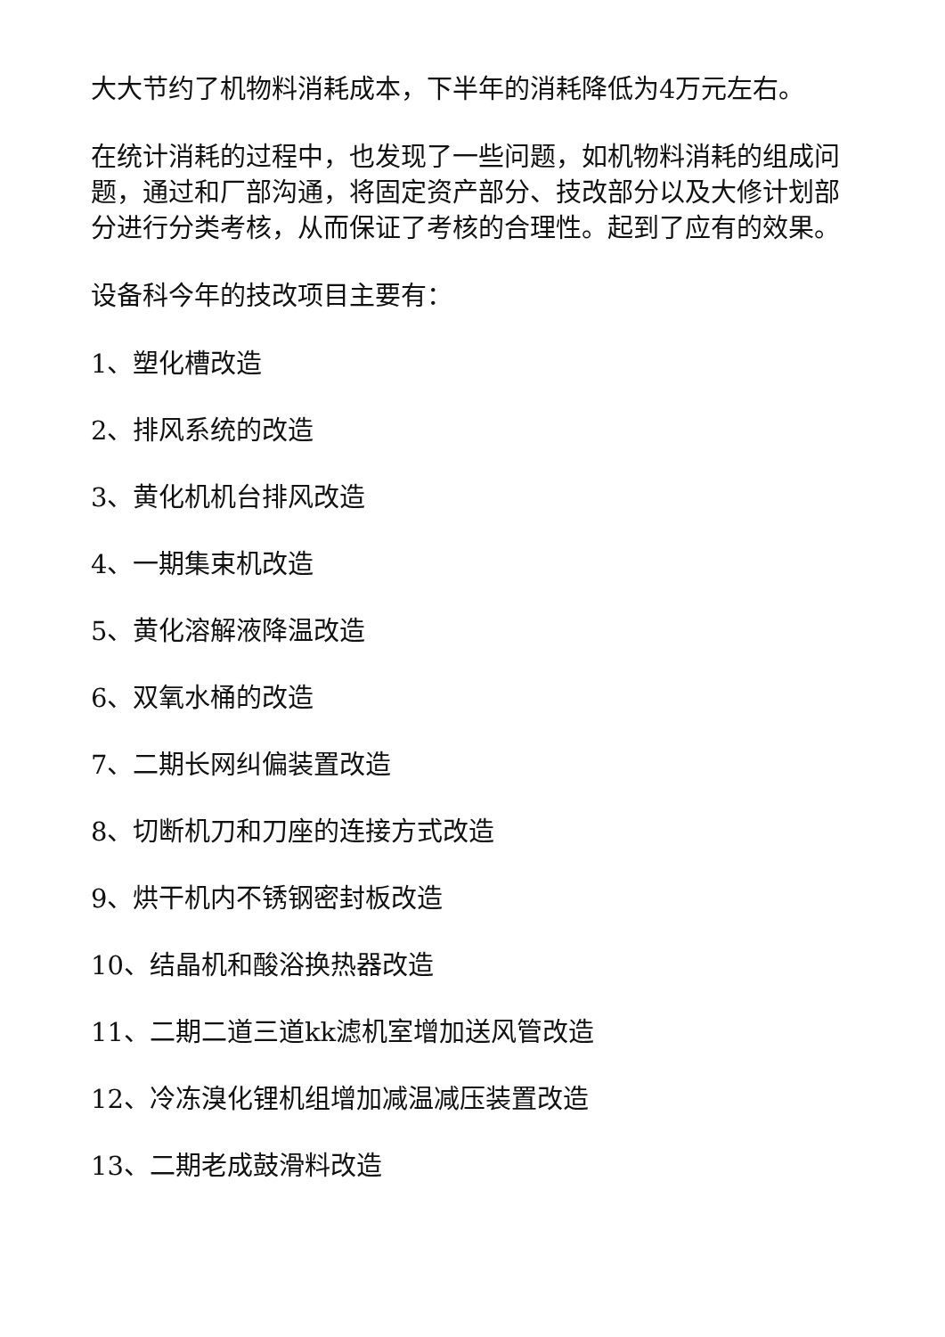大大节约了机物料消耗成本，下半年的消耗降低为4万元左右。
在统计消耗的过程中，也发现了一些问题，如机物料消耗的组成问题，通过和厂部沟通，将固定资产部分、技改部分以及大修计划部分进行分类考核，从而保证了考核的合理性。起到了应有的效果。
设备科今年的技改项目主要有：
1、塑化槽改造
2、排风系统的改造
3、黄化机机台排风改造
4、一期集束机改造
5、黄化溶解液降温改造
6、双氧水桶的改造
7、二期长网纠偏装置改造
8、切断机刀和刀座的连接方式改造
9、烘干机内不锈钢密封板改造
10、结晶机和酸浴换热器改造
11、二期二道三道kk滤机室增加送风管改造
12、冷冻溴化锂机组增加减温减压装置改造
13、二期老成鼓滑料改造